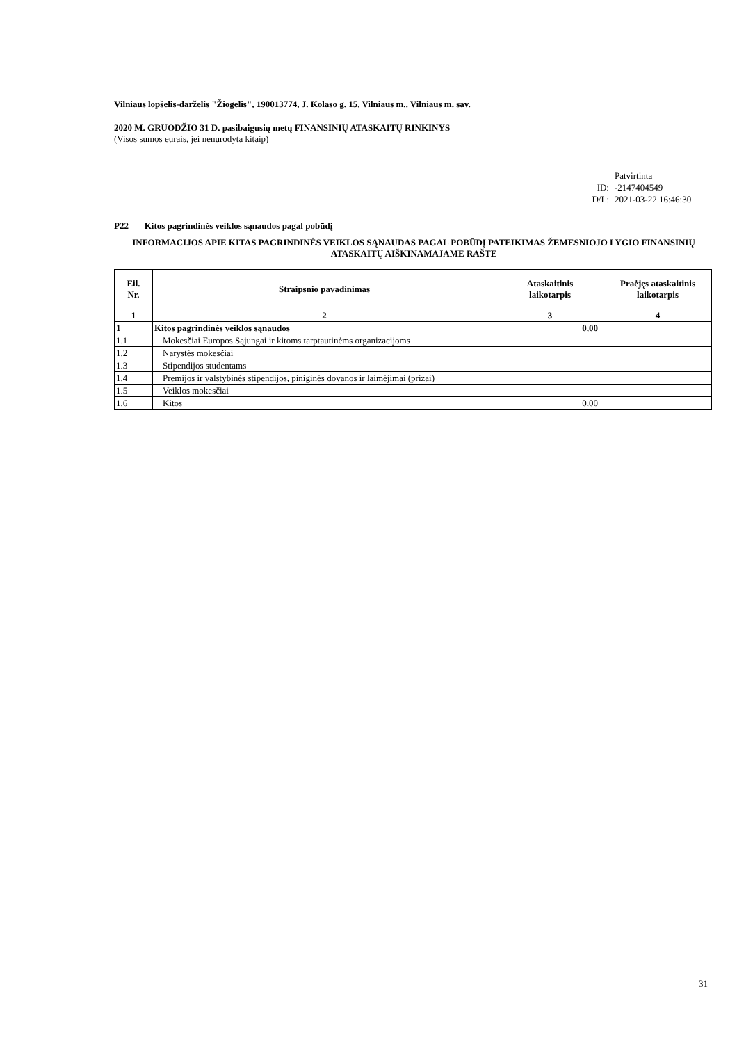Vilniaus lopšelis-darželis "Žiogelis", 190013774, J. Kolaso g. 15, Vilniaus m., Vilniaus m. sav.
2020 M. GRUODŽIO 31 D. pasibaigusių metų FINANSINIŲ ATASKAITŲ RINKINYS
(Visos sumos eurais, jei nenurodyta kitaip)
Patvirtinta
ID: -2147404549
D/L: 2021-03-22 16:46:30
P22 Kitos pagrindinės veiklos sąnaudos pagal pobūdį
INFORMACIJOS APIE KITAS PAGRINDINĖS VEIKLOS SĄNAUDAS PAGAL POBŪDĮ PATEIKIMAS ŽEMESNIOJO LYGIO FINANSINIŲ ATASKAITŲ AIŠKINAMAJAME RAŠTE
| Eil. Nr. | Straipsnio pavadinimas | Ataskaitinis laikotarpis | Praėjęs ataskaitinis laikotarpis |
| --- | --- | --- | --- |
| 1 | 2 | 3 | 4 |
| 1 | Kitos pagrindinės veiklos sąnaudos | 0,00 | |
| 1.1 | Mokesčiai Europos Sąjungai ir kitoms tarptautinėms organizacijoms | | |
| 1.2 | Narystės mokesčiai | | |
| 1.3 | Stipendijos studentams | | |
| 1.4 | Premijos ir valstybinės stipendijos, piniginės dovanos ir laimėjimai (prizai) | | |
| 1.5 | Veiklos mokesčiai | | |
| 1.6 | Kitos | 0,00 | |
31